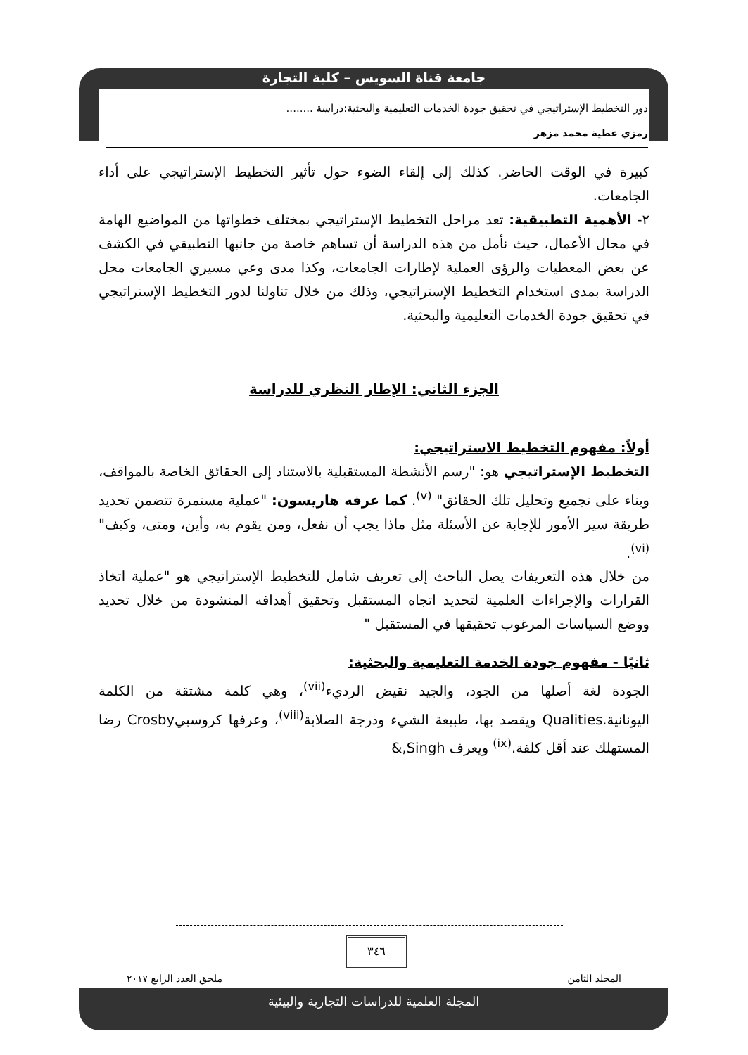جامعة قناة السويس – كلية التجارة
دور التخطيط الإستراتيجي في تحقيق جودة الخدمات التعليمية والبحثية:دراسة ........
رمزي عطية محمد مزهر
كبيرة في الوقت الحاضر. كذلك إلى إلقاء الضوء حول تأثير التخطيط الإستراتيجي على أداء الجامعات.
٢- الأهمية التطبيقية: تعد مراحل التخطيط الإستراتيجي بمختلف خطواتها من المواضيع الهامة في مجال الأعمال، حيث نأمل من هذه الدراسة أن تساهم خاصة من جانبها التطبيقي في الكشف عن بعض المعطيات والرؤى العملية لإطارات الجامعات، وكذا مدى وعي مسيري الجامعات محل الدراسة بمدى استخدام التخطيط الإستراتيجي، وذلك من خلال تناولنا لدور التخطيط الإستراتيجي في تحقيق جودة الخدمات التعليمية والبحثية.
الجزء الثاني: الإطار النظري للدراسة
أولاً: مفهوم التخطيط الاستراتيجي:
التخطيط الإستراتيجي هو: "رسم الأنشطة المستقبلية بالاستناد إلى الحقائق الخاصة بالمواقف، وبناء على تجميع وتحليل تلك الحقائق" <sup>(v)</sup>. كما عرفه هاريسون: "عملية مستمرة تتضمن تحديد طريقة سير الأمور للإجابة عن الأسئلة مثل ماذا يجب أن نفعل، ومن يقوم به، وأين، ومتى، وكيف"<sup>(vi)</sup>.
من خلال هذه التعريفات يصل الباحث إلى تعريف شامل للتخطيط الإستراتيجي هو "عملية اتخاذ القرارات والإجراءات العلمية لتحديد اتجاه المستقبل وتحقيق أهدافه المنشودة من خلال تحديد ووضع السياسات المرغوب تحقيقها في المستقبل "
ثانيًا - مفهوم جودة الخدمة التعليمية والبحثية:
الجودة لغة أصلها من الجود، والجيد نقيض الرديء<sup>(vii)</sup>، وهي كلمة مشتقة من الكلمة اليونانية.Qualities ويقصد بها، طبيعة الشيء ودرجة الصلابة<sup>(viii)</sup>، وعرفها كروسبيCrosby رضا المستهلك عند أقل كلفة.<sup>(ix)</sup> ويعرف Singh,&
٣٤٦
المجلد الثامن ملحق العدد الرابع ٢٠١٧
المجلة العلمية للدراسات التجارية والبيئية